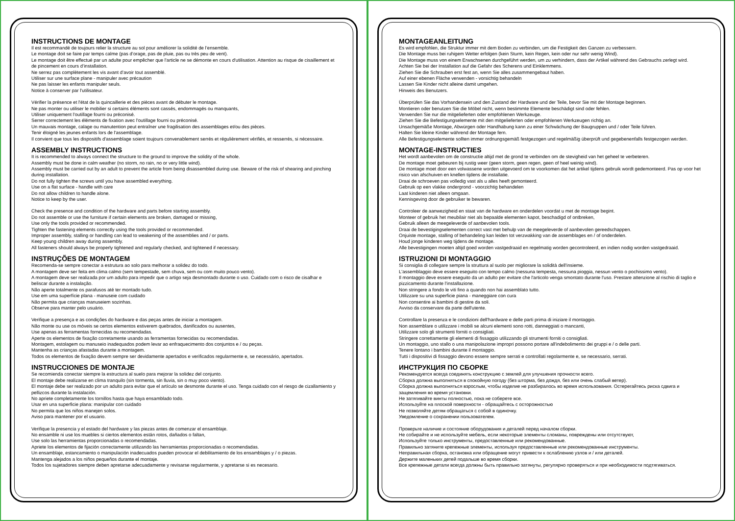INSTRUCTIONS DE MONTAGE
Il est recommandé de toujours relier la structure au sol pour améliorer la solidité de l’ensemble.
Le montage doit se faire par temps calme (pas d’orage, pas de pluie, pas ou très peu de vent).
Le montage doit être effectué par un adulte pour empêcher que l'article ne se démonte en cours d'utilisation. Attention au risque de cisaillement et de pincement en cours d’installation.
Ne serrez pas complètement les vis avant d’avoir tout assemblé.
Utiliser sur une surface plane - manipuler avec précaution
Ne pas laisser les enfants manipuler seuls.
Notice à conserver par l'utilisateur.
Vérifier la présence et l'état de la quincaillerie et des pièces avant de débuter le montage.
Ne pas monter ou utiliser le mobilier si certains éléments sont cassés, endommagés ou manquants,
Utiliser uniquement l'outillage fourni ou préconisé.
Serrer correctement les éléments de fixation avec l'outillage fourni ou préconisé.
Un mauvais montage, calage ou manutention peut entraîner une fragilisation des assemblages et/ou des pièces.
Tenir éloigné les jeunes enfants lors de l'assemblage.
Il convient que tous les dispositifs d'assemblage soient toujours convenablement serrés et régulièrement vérifiés, et resserrés, si nécessaire.
ASSEMBLY INSTRUCTIONS
It is recommended to always connect the structure to the ground to improve the solidity of the whole.
Assembly must be done in calm weather (no storm, no rain, no or very little wind).
Assembly must be carried out by an adult to prevent the article from being disassembled during use. Beware of the risk of shearing and pinching during installation.
Do not fully tighten the screws until you have assembled everything.
Use on a flat surface - handle with care
Do not allow children to handle alone.
Notice to keep by the user.
Check the presence and condition of the hardware and parts before starting assembly.
Do not assemble or use the furniture if certain elements are broken, damaged or missing,
Use only the tools provided or recommended.
Tighten the fastening elements correctly using the tools provided or recommended.
Improper assembly, stalling or handling can lead to weakening of the assemblies and / or parts.
Keep young children away during assembly.
All fasteners should always be properly tightened and regularly checked, and tightened if necessary.
INSTRUÇÕES DE MONTAGEM
Recomenda-se sempre conectar a estrutura ao solo para melhorar a solidez do todo.
A montagem deve ser feita em clima calmo (sem tempestade, sem chuva, sem ou com muito pouco vento).
A montagem deve ser realizada por um adulto para impedir que o artigo seja desmontado durante o uso. Cuidado com o risco de cisalhar e beliscar durante a instalação.
Não aperte totalmente os parafusos até ter montado tudo.
Use em uma superfície plana - manuseie com cuidado
Não permita que crianças manuseiem sozinhas.
Observe para manter pelo usuário.
Verifique a presença e as condições do hardware e das peças antes de iniciar a montagem.
Não monte ou use os móveis se certos elementos estiverem quebrados, danificados ou ausentes,
Use apenas as ferramentas fornecidas ou recomendadas.
Aperte os elementos de fixação corretamente usando as ferramentas fornecidas ou recomendadas.
Montagem, estolagem ou manuseio inadequados podem levar ao enfraquecimento dos conjuntos e / ou peças.
Mantenha as crianças afastadas durante a montagem.
Todos os elementos de fixação devem sempre ser devidamente apertados e verificados regularmente e, se necessário, apertados.
INSTRUCCIONES DE MONTAJE
Se recomienda conectar siempre la estructura al suelo para mejorar la solidez del conjunto.
El montaje debe realizarse en clima tranquilo (sin tormenta, sin lluvia, sin o muy poco viento).
El montaje debe ser realizado por un adulto para evitar que el artículo se desmonte durante el uso. Tenga cuidado con el riesgo de cizallamiento y pellizcos durante la instalación.
No apriete completamente los tornillos hasta que haya ensamblado todo.
Usar en una superficie plana: manipular con cuidado
No permita que los niños manejen solos.
Aviso para mantener por el usuario.
Verifique la presencia y el estado del hardware y las piezas antes de comenzar el ensamblaje.
No ensamble ni use los muebles si ciertos elementos están rotos, dañados o faltan,
Use solo las herramientas proporcionadas o recomendadas.
Apriete los elementos de fijación correctamente utilizando las herramientas proporcionadas o recomendadas.
Un ensamblaje, estancamiento o manipulación inadecuados pueden provocar el debilitamiento de los ensamblajes y / o piezas.
Mantenga alejados a los niños pequeños durante el montaje.
Todos los sujetadores siempre deben apretarse adecuadamente y revisarse regularmente, y apretarse si es necesario.
MONTAGEANLEITUNG
Es wird empfohlen, die Struktur immer mit dem Boden zu verbinden, um die Festigkeit des Ganzen zu verbessern.
Die Montage muss bei ruhigem Wetter erfolgen (kein Sturm, kein Regen, kein oder nur sehr wenig Wind).
Die Montage muss von einem Erwachsenen durchgeführt werden, um zu verhindern, dass der Artikel während des Gebrauchs zerlegt wird. Achten Sie bei der Installation auf die Gefahr des Scherens und Einklemmens.
Ziehen Sie die Schrauben erst fest an, wenn Sie alles zusammengebaut haben.
Auf einer ebenen Fläche verwenden - vorsichtig behandeln
Lassen Sie Kinder nicht alleine damit umgehen.
Hinweis des Benutzers.
Überprüfen Sie das Vorhandensein und den Zustand der Hardware und der Teile, bevor Sie mit der Montage beginnen.
Montieren oder benutzen Sie die Möbel nicht, wenn bestimmte Elemente beschädigt sind oder fehlen.
Verwenden Sie nur die mitgelieferten oder empfohlenen Werkzeuge.
Ziehen Sie die Befestigungselemente mit den mitgelieferten oder empfohlenen Werkzeugen richtig an.
Unsachgemäße Montage, Abwürgen oder Handhabung kann zu einer Schwächung der Baugruppen und / oder Teile führen.
Halten Sie kleine Kinder während der Montage fern.
Alle Befestigungselemente sollten immer ordnungsgemäß festgezogen und regelmäßig überprüft und gegebenenfalls festgezogen werden.
MONTAGE-INSTRUCTIES
Het wordt aanbevolen om de constructie altijd met de grond te verbinden om de stevigheid van het geheel te verbeteren.
De montage moet gebeuren bij rustig weer (geen storm, geen regen, geen of heel weinig wind).
De montage moet door een volwassene worden uitgevoerd om te voorkomen dat het artikel tijdens gebruik wordt gedemonteerd. Pas op voor het risico van afschuiven en knellen tijdens de installatie.
Draai de schroeven pas volledig vast als u alles heeft gemonteerd.
Gebruik op een vlakke ondergrond - voorzichtig behandelen
Laat kinderen niet alleen omgaan.
Kennisgeving door de gebruiker te bewaren.
Controleer de aanwezigheid en staat van de hardware en onderdelen voordat u met de montage begint.
Monteer of gebruik het meubilair niet als bepaalde elementen kapot, beschadigd of ontbreken,
Gebruik alleen de meegeleverde of aanbevolen tools.
Draai de bevestigingselementen correct vast met behulp van de meegeleverde of aanbevolen gereedschappen.
Onjuiste montage, stalling of behandeling kan leiden tot verzwakking van de assemblages en / of onderdelen.
Houd jonge kinderen weg tijdens de montage.
Alle bevestigingen moeten altijd goed worden vastgedraaid en regelmatig worden gecontroleerd, en indien nodig worden vastgedraaid.
ISTRUZIONI DI MONTAGGIO
Si consiglia di collegare sempre la struttura al suolo per migliorare la solidità dell'insieme.
L'assemblaggio deve essere eseguito con tempo calmo (nessuna tempesta, nessuna pioggia, nessun vento o pochissimo vento).
Il montaggio deve essere eseguito da un adulto per evitare che l'articolo venga smontato durante l'uso. Prestare attenzione al rischio di taglio e pizzicamento durante l'installazione.
Non stringere a fondo le viti fino a quando non hai assemblato tutto.
Utilizzare su una superficie piana - maneggiare con cura
Non consentire ai bambini di gestire da soli.
Avviso da conservare da parte dell'utente.
Controllare la presenza e le condizioni dell'hardware e delle parti prima di iniziare il montaggio.
Non assemblare o utilizzare i mobili se alcuni elementi sono rotti, danneggiati o mancanti,
Utilizzare solo gli strumenti forniti o consigliati.
Stringere correttamente gli elementi di fissaggio utilizzando gli strumenti forniti o consigliati.
Un montaggio, uno stallo o una manipolazione impropri possono portare all'indebolimento dei gruppi e / o delle parti.
Tenere lontano i bambini durante il montaggio.
Tutti i dispositivi di fissaggio devono essere sempre serrati e controllati regolarmente e, se necessario, serrati.
ИНСТРУКЦИЯ ПО СБОРКЕ
Рекомендуется всегда соединять конструкцию с землей для улучшения прочности всего.
Сборка должна выполняться в спокойную погоду (без шторма, без дождя, без или очень слабый ветер).
Сборка должна выполняться взрослым, чтобы изделие не разбиралось во время использования. Остерегайтесь риска сдвига и защемления во время установки.
Не затягивайте винты полностью, пока не соберете все.
Используйте на плоской поверхности - обращайтесь с осторожностью
Не позволяйте детям обращаться с собой в одиночку.
Уведомление о сохранении пользователем.
Проверьте наличие и состояние оборудования и деталей перед началом сборки.
Не собирайте и не используйте мебель, если некоторые элементы сломаны, повреждены или отсутствуют,
Используйте только инструменты, предоставленные или рекомендованные.
Правильно затяните крепежные элементы, используя предоставленные или рекомендованные инструменты.
Неправильная сборка, остановка или обращение могут привести к ослаблению узлов и / или деталей.
Держите маленьких детей подальше во время сборки.
Все крепежные детали всегда должны быть правильно затянуты, регулярно проверяться и при необходимости подтягиваться.